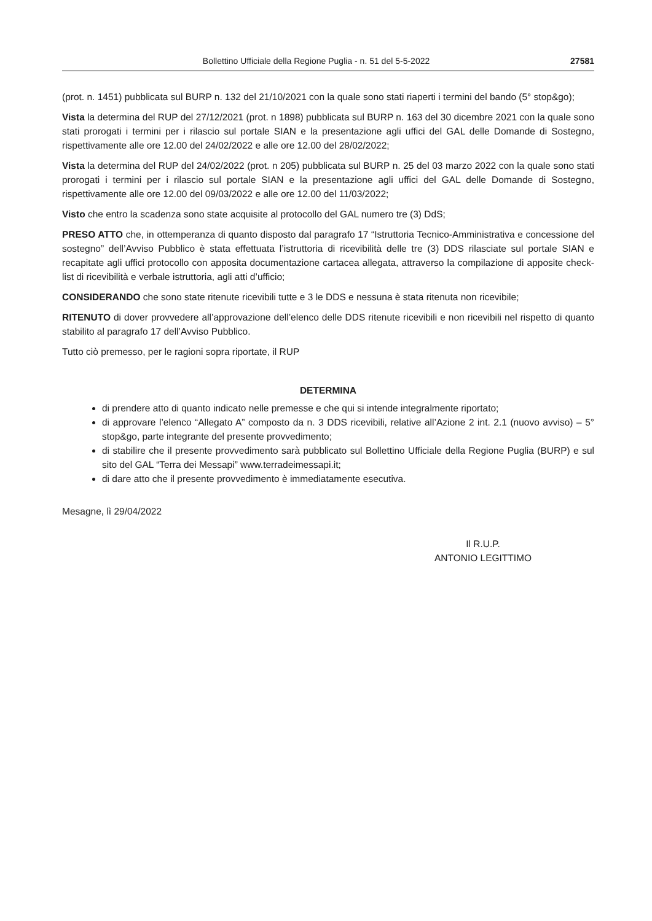Bollettino Ufficiale della Regione Puglia - n. 51 del 5-5-2022 27581
(prot. n. 1451) pubblicata sul BURP n. 132 del 21/10/2021 con la quale sono stati riaperti i termini del bando (5° stop&go);
Vista la determina del RUP del 27/12/2021 (prot. n 1898) pubblicata sul BURP n. 163 del 30 dicembre 2021 con la quale sono stati prorogati i termini per i rilascio sul portale SIAN e la presentazione agli uffici del GAL delle Domande di Sostegno, rispettivamente alle ore 12.00 del 24/02/2022 e alle ore 12.00 del 28/02/2022;
Vista la determina del RUP del 24/02/2022 (prot. n 205) pubblicata sul BURP n. 25 del 03 marzo 2022 con la quale sono stati prorogati i termini per i rilascio sul portale SIAN e la presentazione agli uffici del GAL delle Domande di Sostegno, rispettivamente alle ore 12.00 del 09/03/2022 e alle ore 12.00 del 11/03/2022;
Visto che entro la scadenza sono state acquisite al protocollo del GAL numero tre (3) DdS;
PRESO ATTO che, in ottemperanza di quanto disposto dal paragrafo 17 “Istruttoria Tecnico-Amministrativa e concessione del sostegno” dell’Avviso Pubblico è stata effettuata l’istruttoria di ricevibilità delle tre (3) DDS rilasciate sul portale SIAN e recapitate agli uffici protocollo con apposita documentazione cartacea allegata, attraverso la compilazione di apposite check-list di ricevibilità e verbale istruttoria, agli atti d’ufficio;
CONSIDERANDO che sono state ritenute ricevibili tutte e 3 le DDS e nessuna è stata ritenuta non ricevibile;
RITENUTO di dover provvedere all’approvazione dell’elenco delle DDS ritenute ricevibili e non ricevibili nel rispetto di quanto stabilito al paragrafo 17 dell’Avviso Pubblico.
Tutto ciò premesso, per le ragioni sopra riportate, il RUP
DETERMINA
di prendere atto di quanto indicato nelle premesse e che qui si intende integralmente riportato;
di approvare l’elenco “Allegato A” composto da n. 3 DDS ricevibili, relative all’Azione 2 int. 2.1 (nuovo avviso) – 5° stop&go, parte integrante del presente provvedimento;
di stabilire che il presente provvedimento sarà pubblicato sul Bollettino Ufficiale della Regione Puglia (BURP) e sul sito del GAL “Terra dei Messapi” www.terradeimessapi.it;
di dare atto che il presente provvedimento è immediatamente esecutiva.
Mesagne, lì 29/04/2022
Il R.U.P.
ANTONIO LEGITTIMO